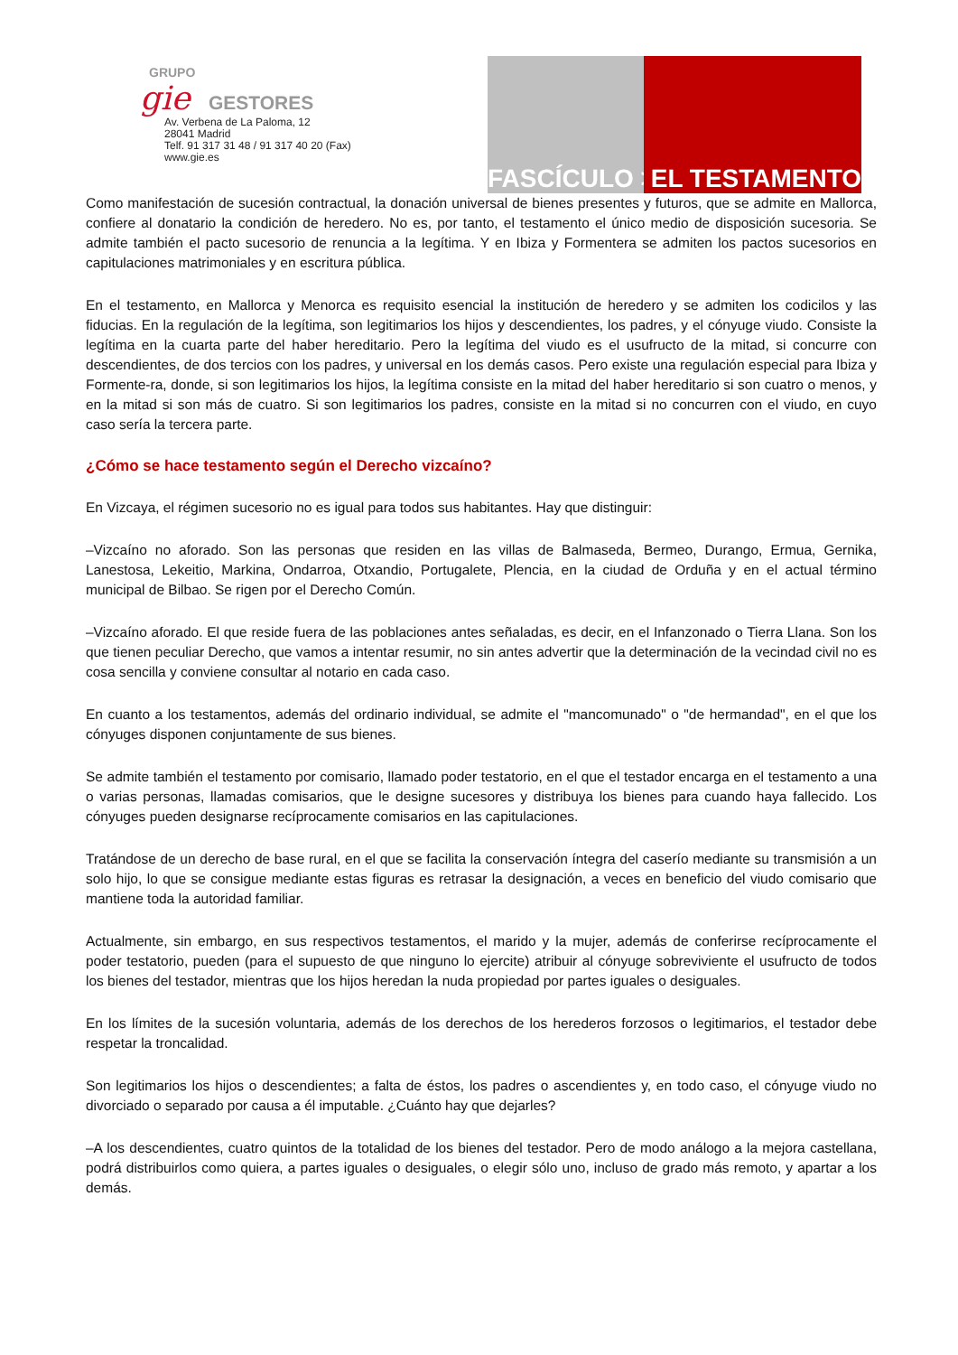GRUPO
gie GESTORES
Av. Verbena de La Paloma, 12
28041 Madrid
Telf. 91 317 31 48 / 91 317 40 20 (Fax)
www.gie.es
FASCÍCULO > EL TESTAMENTO
Como manifestación de sucesión contractual, la donación universal de bienes presentes y futuros, que se admite en Mallorca, confiere al donatario la condición de heredero. No es, por tanto, el testamento el único medio de disposición sucesoria. Se admite también el pacto sucesorio de renuncia a la legítima. Y en Ibiza y Formentera se admiten los pactos sucesorios en capitulaciones matrimoniales y en escritura pública.
En el testamento, en Mallorca y Menorca es requisito esencial la institución de heredero y se admiten los codicilos y las fiducias. En la regulación de la legítima, son legitimarios los hijos y descendientes, los padres, y el cónyuge viudo. Consiste la legítima en la cuarta parte del haber hereditario. Pero la legítima del viudo es el usufructo de la mitad, si concurre con descendientes, de dos tercios con los padres, y universal en los demás casos. Pero existe una regulación especial para Ibiza y Formente-ra, donde, si son legitimarios los hijos, la legítima consiste en la mitad del haber hereditario si son cuatro o menos, y en la mitad si son más de cuatro. Si son legitimarios los padres, consiste en la mitad si no concurren con el viudo, en cuyo caso sería la tercera parte.
¿Cómo se hace testamento según el Derecho vizcaíno?
En Vizcaya, el régimen sucesorio no es igual para todos sus habitantes. Hay que distinguir:
–Vizcaíno no aforado. Son las personas que residen en las villas de Balmaseda, Bermeo, Durango, Ermua, Gernika, Lanestosa, Lekeitio, Markina, Ondarroa, Otxandio, Portugalete, Plencia, en la ciudad de Orduña y en el actual término municipal de Bilbao. Se rigen por el Derecho Común.
–Vizcaíno aforado. El que reside fuera de las poblaciones antes señaladas, es decir, en el Infanzonado o Tierra Llana. Son los que tienen peculiar Derecho, que vamos a intentar resumir, no sin antes advertir que la determinación de la vecindad civil no es cosa sencilla y conviene consultar al notario en cada caso.
En cuanto a los testamentos, además del ordinario individual, se admite el "mancomunado" o "de hermandad", en el que los cónyuges disponen conjuntamente de sus bienes.
Se admite también el testamento por comisario, llamado poder testatorio, en el que el testador encarga en el testamento a una o varias personas, llamadas comisarios, que le designe sucesores y distribuya los bienes para cuando haya fallecido. Los cónyuges pueden designarse recíprocamente comisarios en las capitulaciones.
Tratándose de un derecho de base rural, en el que se facilita la conservación íntegra del caserío mediante su transmisión a un solo hijo, lo que se consigue mediante estas figuras es retrasar la designación, a veces en beneficio del viudo comisario que mantiene toda la autoridad familiar.
Actualmente, sin embargo, en sus respectivos testamentos, el marido y la mujer, además de conferirse recíprocamente el poder testatorio, pueden (para el supuesto de que ninguno lo ejercite) atribuir al cónyuge sobreviviente el usufructo de todos los bienes del testador, mientras que los hijos heredan la nuda propiedad por partes iguales o desiguales.
En los límites de la sucesión voluntaria, además de los derechos de los herederos forzosos o legitimarios, el testador debe respetar la troncalidad.
Son legitimarios los hijos o descendientes; a falta de éstos, los padres o ascendientes y, en todo caso, el cónyuge viudo no divorciado o separado por causa a él imputable. ¿Cuánto hay que dejarles?
–A los descendientes, cuatro quintos de la totalidad de los bienes del testador. Pero de modo análogo a la mejora castellana, podrá distribuirlos como quiera, a partes iguales o desiguales, o elegir sólo uno, incluso de grado más remoto, y apartar a los demás.